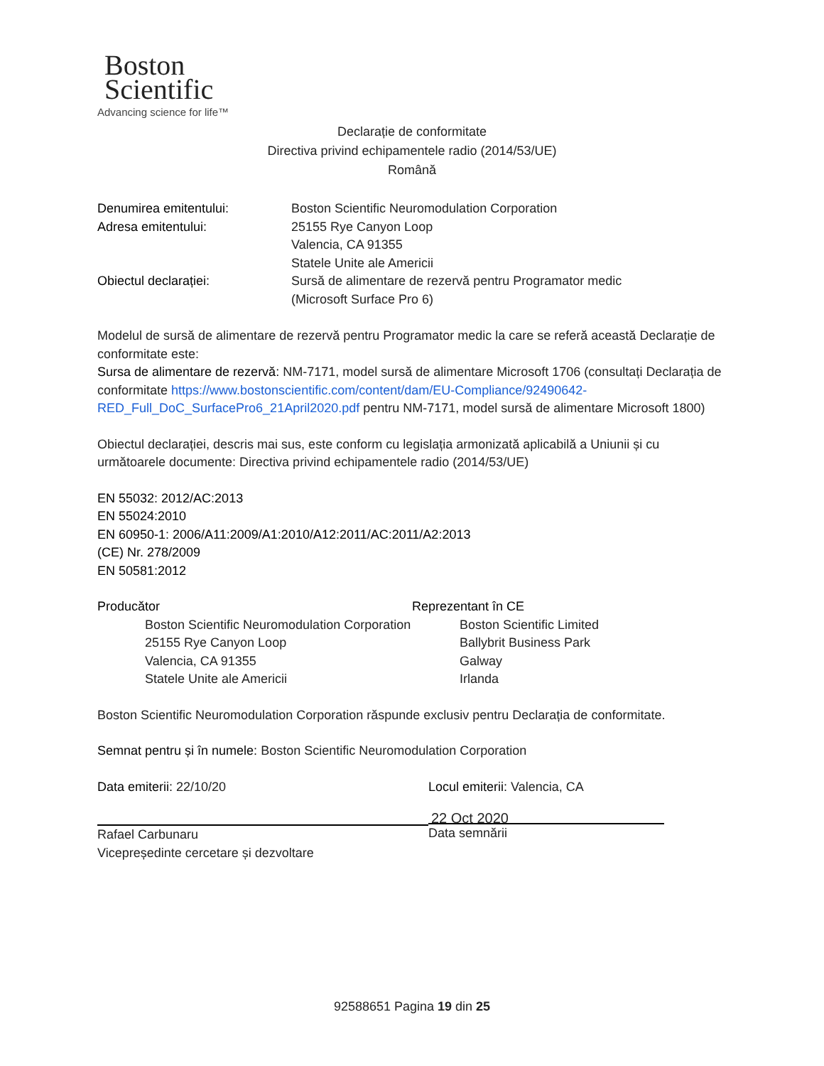Boston
Scientific
Advancing science for life™
Declarație de conformitate
Directiva privind echipamentele radio (2014/53/UE)
Română
Denumirea emitentului: Boston Scientific Neuromodulation Corporation
Adresa emitentului: 25155 Rye Canyon Loop
Valencia, CA 91355
Statele Unite ale Americii
Obiectul declarației: Sursă de alimentare de rezervă pentru Programator medic
(Microsoft Surface Pro 6)
Modelul de sursă de alimentare de rezervă pentru Programator medic la care se referă această Declarație de conformitate este:
Sursa de alimentare de rezervă: NM-7171, model sursă de alimentare Microsoft 1706 (consultați Declarația de conformitate https://www.bostonscientific.com/content/dam/EU-Compliance/92490642-RED_Full_DoC_SurfacePro6_21April2020.pdf pentru NM-7171, model sursă de alimentare Microsoft 1800)
Obiectul declarației, descris mai sus, este conform cu legislația armonizată aplicabilă a Uniunii și cu următoarele documente: Directiva privind echipamentele radio (2014/53/UE)
EN 55032: 2012/AC:2013
EN 55024:2010
EN 60950-1: 2006/A11:2009/A1:2010/A12:2011/AC:2011/A2:2013
(CE) Nr. 278/2009
EN 50581:2012
Producător
Boston Scientific Neuromodulation Corporation
25155 Rye Canyon Loop
Valencia, CA 91355
Statele Unite ale Americii
Reprezentant în CE
Boston Scientific Limited
Ballybrit Business Park
Galway
Irlanda
Boston Scientific Neuromodulation Corporation răspunde exclusiv pentru Declarația de conformitate.
Semnat pentru și în numele: Boston Scientific Neuromodulation Corporation
Data emiterii: 22/10/20
Rafael Carbunaru
Vicepreședinte cercetare și dezvoltare
Locul emiterii: Valencia, CA
22 Oct 2020
Data semnării
92588651 Pagina 19 din 25